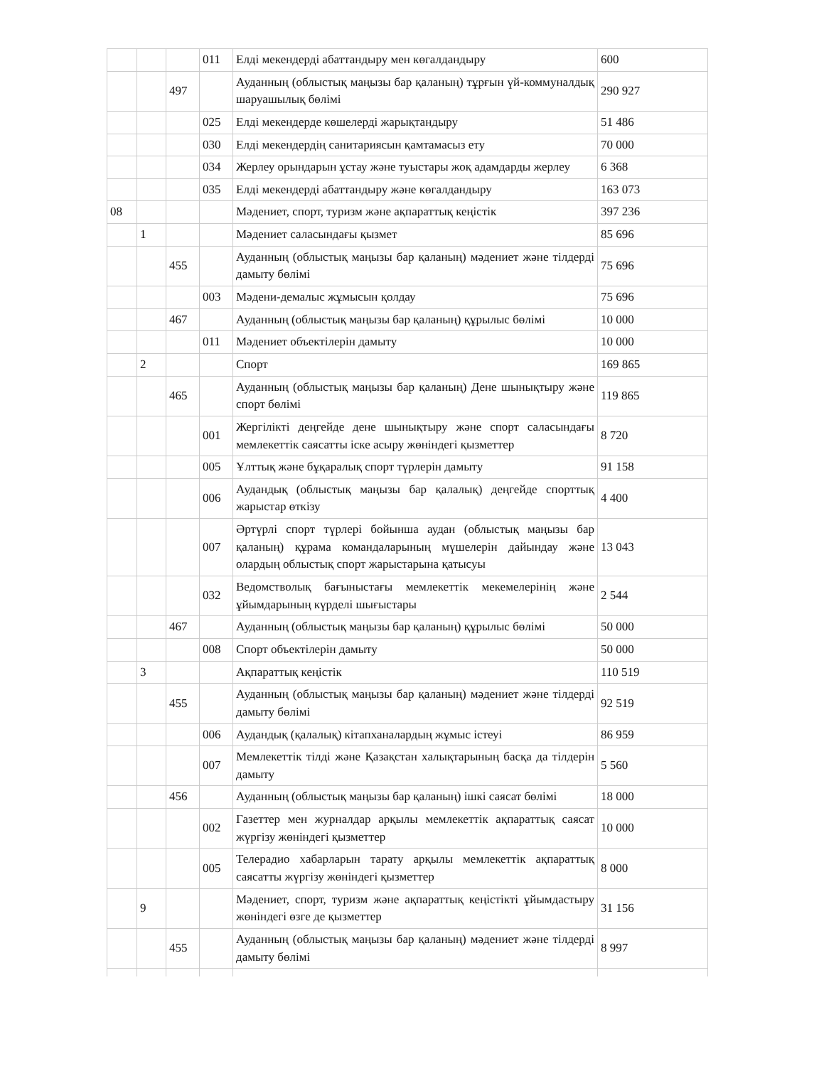| | | | 011 | Елді мекендерді абаттандыру мен көгалдандыру | 600 |
| | | 497 | | Ауданның (облыстық маңызы бар қаланың) тұрғын үй-коммуналдық шаруашылық бөлімі | 290 927 |
| | | | 025 | Елді мекендерде көшелерді жарықтандыру | 51 486 |
| | | | 030 | Елді мекендердің санитариясын қамтамасыз ету | 70 000 |
| | | | 034 | Жерлеу орындарын ұстау және туыстары жоқ адамдарды жерлеу | 6 368 |
| | | | 035 | Елді мекендерді абаттандыру және көгалдандыру | 163 073 |
| 08 | | | | Мәдениет, спорт, туризм және ақпараттық кеңістік | 397 236 |
| | 1 | | | Мәдениет саласындағы қызмет | 85 696 |
| | | 455 | | Ауданның (облыстық маңызы бар қаланың) мәдениет және тілдерді дамыту бөлімі | 75 696 |
| | | | 003 | Мәдени-демалыс жұмысын қолдау | 75 696 |
| | | 467 | | Ауданның (облыстық маңызы бар қаланың) құрылыс бөлімі | 10 000 |
| | | | 011 | Мәдениет объектілерін дамыту | 10 000 |
| | 2 | | | Спорт | 169 865 |
| | | 465 | | Ауданның (облыстық маңызы бар қаланың) Дене шынықтыру және спорт бөлімі | 119 865 |
| | | | 001 | Жергілікті деңгейде дене шынықтыру және спорт саласындағы мемлекеттік саясатты іске асыру жөніндегі қызметтер | 8 720 |
| | | | 005 | Ұлттық және бұқаралық спорт түрлерін дамыту | 91 158 |
| | | | 006 | Аудандық (облыстық маңызы бар қалалық) деңгейде спорттық жарыстар өткізу | 4 400 |
| | | | 007 | Әртүрлі спорт түрлері бойынша аудан (облыстық маңызы бар қаланың) құрама командаларының мүшелерін дайындау және олардың облыстық спорт жарыстарына қатысуы | 13 043 |
| | | | 032 | Ведомстволық бағыныстағы мемлекеттік мекемелерінің және ұйымдарының күрделі шығыстары | 2 544 |
| | | 467 | | Ауданның (облыстық маңызы бар қаланың) құрылыс бөлімі | 50 000 |
| | | | 008 | Спорт объектілерін дамыту | 50 000 |
| | 3 | | | Ақпараттық кеңістік | 110 519 |
| | | 455 | | Ауданның (облыстық маңызы бар қаланың) мәдениет және тілдерді дамыту бөлімі | 92 519 |
| | | | 006 | Аудандық (қалалық) кітапханалардың жұмыс істеуі | 86 959 |
| | | | 007 | Мемлекеттік тілді және Қазақстан халықтарының басқа да тілдерін дамыту | 5 560 |
| | | 456 | | Ауданның (облыстық маңызы бар қаланың) ішкі саясат бөлімі | 18 000 |
| | | | 002 | Газеттер мен журналдар арқылы мемлекеттік ақпараттық саясат жүргізу жөніндегі қызметтер | 10 000 |
| | | | 005 | Телерадио хабарларын тарату арқылы мемлекеттік ақпараттық саясатты жүргізу жөніндегі қызметтер | 8 000 |
| | 9 | | | Мәдениет, спорт, туризм және ақпараттық кеңістікті ұйымдастыру жөніндегі өзге де қызметтер | 31 156 |
| | | 455 | | Ауданның (облыстық маңызы бар қаланың) мәдениет және тілдерді дамыту бөлімі | 8 997 |